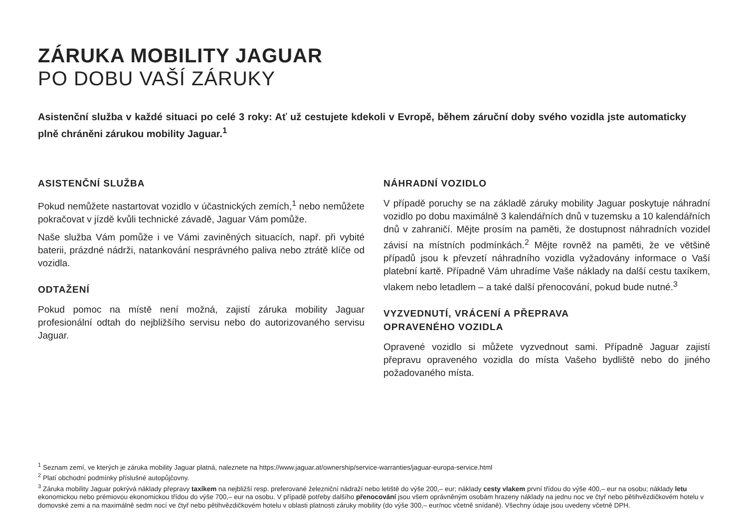ZÁRUKA MOBILITY JAGUAR
PO DOBU VAŠÍ ZÁRUKY
Asistenční služba v každé situaci po celé 3 roky: Ať už cestujete kdekoli v Evropě, během záruční doby svého vozidla jste automaticky plně chráněni zárukou mobility Jaguar.<sup>1</sup>
ASISTENČNÍ SLUŽBA
Pokud nemůžete nastartovat vozidlo v účastnických zemích,<sup>1</sup> nebo nemůžete pokračovat v jízdě kvůli technické závadě, Jaguar Vám pomůže.
Naše služba Vám pomůže i ve Vámi zaviněných situacích, např. při vybité baterii, prázdné nádrži, natankování nesprávného paliva nebo ztrátě klíče od vozidla.
ODTAŽENÍ
Pokud pomoc na místě není možná, zajistí záruka mobility Jaguar profesionální odtah do nejbližšího servisu nebo do autorizovaného servisu Jaguar.
NÁHRADNÍ VOZIDLO
V případě poruchy se na základě záruky mobility Jaguar poskytuje náhradní vozidlo po dobu maximálně 3 kalendářních dnů v tuzemsku a 10 kalendářních dnů v zahraničí. Mějte prosím na paměti, že dostupnost náhradních vozidel závisí na místních podmínkách.<sup>2</sup> Mějte rovněž na paměti, že ve většině případů jsou k převzetí náhradního vozidla vyžadovány informace o Vaší platební kartě. Případně Vám uhradíme Vaše náklady na další cestu taxíkem, vlakem nebo letadlem – a také další přenocování, pokud bude nutné.<sup>3</sup>
VYZVEDNUTÍ, VRÁCENÍ A PŘEPRAVA
OPRAVENÉHO VOZIDLA
Opravené vozidlo si můžete vyzvednout sami. Případně Jaguar zajistí přepravu opraveného vozidla do místa Vašeho bydliště nebo do jiného požadovaného místa.
<sup>1</sup> Seznam zemí, ve kterých je záruka mobility Jaguar platná, naleznete na https://www.jaguar.at/ownership/service-warranties/jaguar-europa-service.html
<sup>2</sup> Platí obchodní podmínky příslušné autopůjčovny.
<sup>3</sup> Záruka mobility Jaguar pokrývá náklady přepravy taxíkem na nejbližší resp. preferované železniční nádraží nebo letiště do výše 200,– eur; náklady cesty vlakem první třídou do výše 400,– eur na osobu; náklady letu ekonomickou nebo prémiovou ekonomickou třídou do výše 700,– eur na osobu. V případě potřeby dalšího přenocování jsou všem oprávněným osobám hrazeny náklady na jednu noc ve čtyř nebo pětihvězdičkovém hotelu v domovské zemi a na maximálně sedm nocí ve čtyř nebo pětihvězdičkovém hotelu v oblasti platnosti záruky mobility (do výše 300,– eur/noc včetně snídaně). Všechny údaje jsou uvedeny včetně DPH.